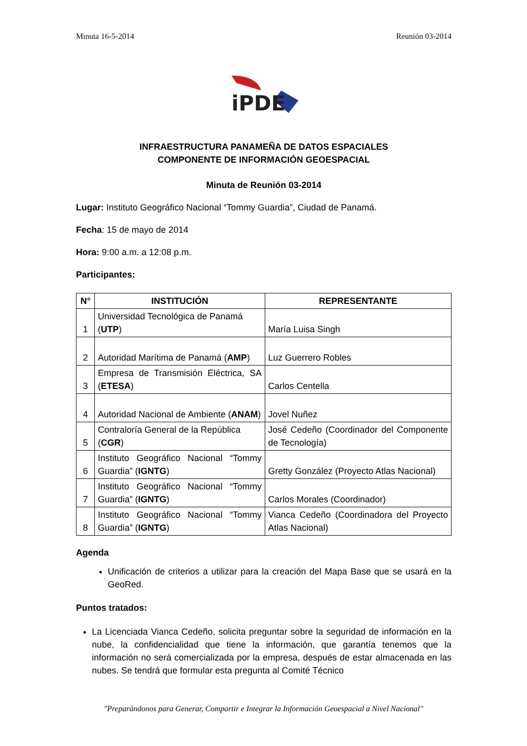Minuta 16-5-2014 Reunión 03-2014
iPDE
INFRAESTRUCTURA PANAMEÑA DE DATOS ESPACIALES
COMPONENTE DE INFORMACIÓN GEOESPACIAL
Minuta de Reunión 03-2014
Lugar: Instituto Geográfico Nacional “Tommy Guardia”, Ciudad de Panamá.
Fecha: 15 de mayo de 2014
Hora: 9:00 a.m. a 12:08 p.m.
Participantes:
| N° | INSTITUCIÓN | REPRESENTANTE |
| --- | --- | --- |
| 1 | Universidad Tecnológica de Panamá ( UTP ) | María Luisa Singh |
| 2 | Autoridad Marítima de Panamá ( AMP ) | Luz Guerrero Robles |
| 3 | Empresa de Transmisión Eléctrica, SA ( ETESA ) | Carlos Centella |
| 4 | Autoridad Nacional de Ambiente ( ANAM ) | Jovel Nuñez |
| 5 | Contraloría General de la República ( CGR ) | José Cedeño (Coordinador del Componente de Tecnología) |
| 6 | Instituto Geográfico Nacional “Tommy Guardia” ( IGNTG ) | Gretty González (Proyecto Atlas Nacional) |
| 7 | Instituto Geográfico Nacional “Tommy Guardia” ( IGNTG ) | Carlos Morales (Coordinador) |
| 8 | Instituto Geográfico Nacional “Tommy Guardia” ( IGNTG ) | Vianca Cedeño (Coordinadora del Proyecto Atlas Nacional) |
Agenda
Unificación de criterios a utilizar para la creación del Mapa Base que se usará en la GeoRed.
Puntos tratados:
La Licenciada Vianca Cedeño, solicita preguntar sobre la seguridad de información en la nube, la confidencialidad que tiene la información, que garantía tenemos que la información no será comercializada por la empresa, después de estar almacenada en las nubes. Se tendrá que formular esta pregunta al Comité Técnico
"Preparándonos para Generar, Compartir e Integrar la Información Geoespacial a Nivel Nacional"